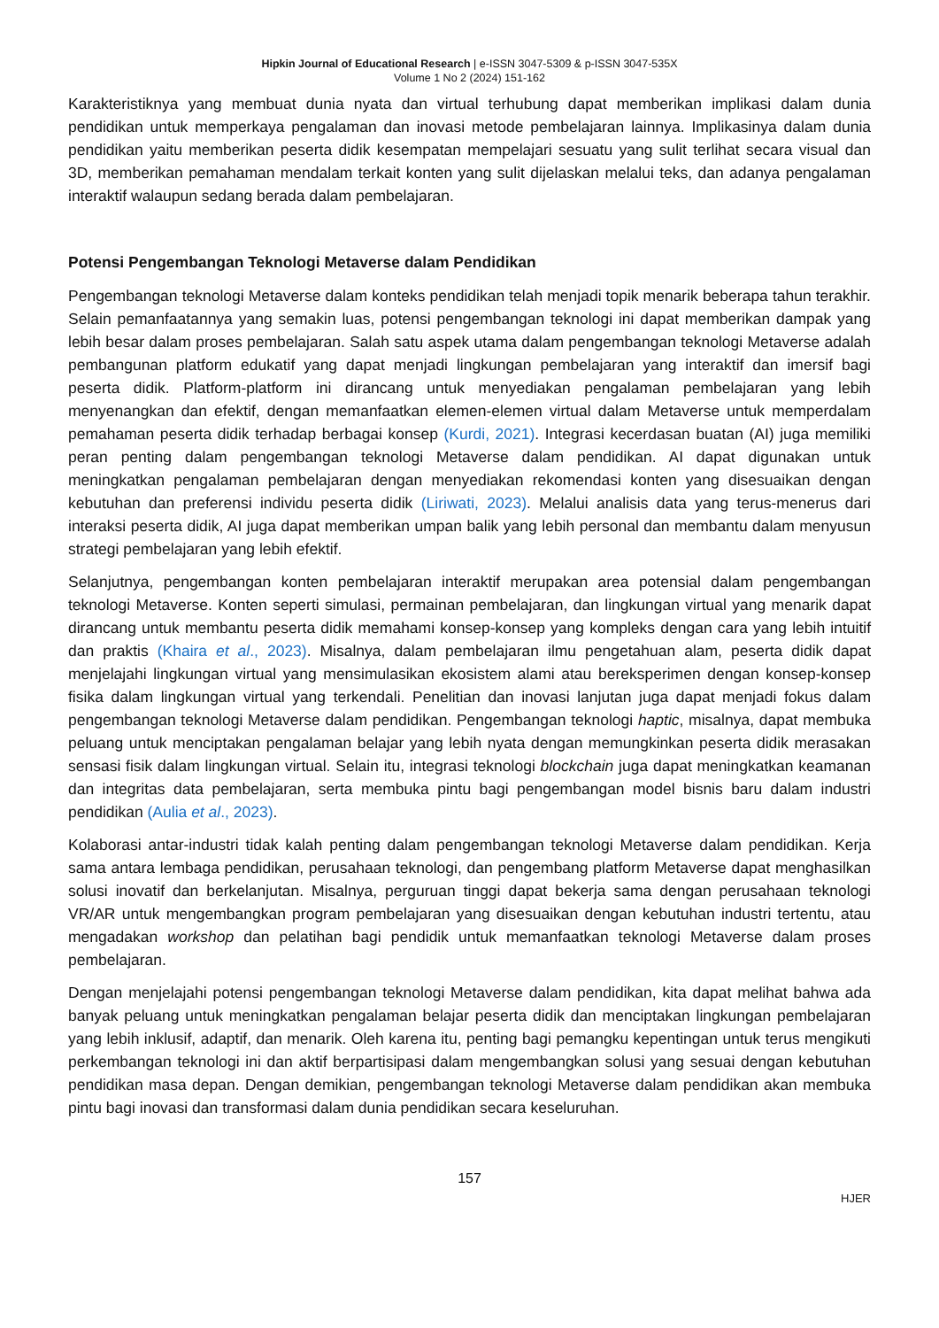Hipkin Journal of Educational Research | e-ISSN 3047-5309 & p-ISSN 3047-535X
Volume 1 No 2 (2024) 151-162
Karakteristiknya yang membuat dunia nyata dan virtual terhubung dapat memberikan implikasi dalam dunia pendidikan untuk memperkaya pengalaman dan inovasi metode pembelajaran lainnya. Implikasinya dalam dunia pendidikan yaitu memberikan peserta didik kesempatan mempelajari sesuatu yang sulit terlihat secara visual dan 3D, memberikan pemahaman mendalam terkait konten yang sulit dijelaskan melalui teks, dan adanya pengalaman interaktif walaupun sedang berada dalam pembelajaran.
Potensi Pengembangan Teknologi Metaverse dalam Pendidikan
Pengembangan teknologi Metaverse dalam konteks pendidikan telah menjadi topik menarik beberapa tahun terakhir. Selain pemanfaatannya yang semakin luas, potensi pengembangan teknologi ini dapat memberikan dampak yang lebih besar dalam proses pembelajaran. Salah satu aspek utama dalam pengembangan teknologi Metaverse adalah pembangunan platform edukatif yang dapat menjadi lingkungan pembelajaran yang interaktif dan imersif bagi peserta didik. Platform-platform ini dirancang untuk menyediakan pengalaman pembelajaran yang lebih menyenangkan dan efektif, dengan memanfaatkan elemen-elemen virtual dalam Metaverse untuk memperdalam pemahaman peserta didik terhadap berbagai konsep (Kurdi, 2021). Integrasi kecerdasan buatan (AI) juga memiliki peran penting dalam pengembangan teknologi Metaverse dalam pendidikan. AI dapat digunakan untuk meningkatkan pengalaman pembelajaran dengan menyediakan rekomendasi konten yang disesuaikan dengan kebutuhan dan preferensi individu peserta didik (Liriwati, 2023). Melalui analisis data yang terus-menerus dari interaksi peserta didik, AI juga dapat memberikan umpan balik yang lebih personal dan membantu dalam menyusun strategi pembelajaran yang lebih efektif.
Selanjutnya, pengembangan konten pembelajaran interaktif merupakan area potensial dalam pengembangan teknologi Metaverse. Konten seperti simulasi, permainan pembelajaran, dan lingkungan virtual yang menarik dapat dirancang untuk membantu peserta didik memahami konsep-konsep yang kompleks dengan cara yang lebih intuitif dan praktis (Khaira et al., 2023). Misalnya, dalam pembelajaran ilmu pengetahuan alam, peserta didik dapat menjelajahi lingkungan virtual yang mensimulasikan ekosistem alami atau bereksperimen dengan konsep-konsep fisika dalam lingkungan virtual yang terkendali. Penelitian dan inovasi lanjutan juga dapat menjadi fokus dalam pengembangan teknologi Metaverse dalam pendidikan. Pengembangan teknologi haptic, misalnya, dapat membuka peluang untuk menciptakan pengalaman belajar yang lebih nyata dengan memungkinkan peserta didik merasakan sensasi fisik dalam lingkungan virtual. Selain itu, integrasi teknologi blockchain juga dapat meningkatkan keamanan dan integritas data pembelajaran, serta membuka pintu bagi pengembangan model bisnis baru dalam industri pendidikan (Aulia et al., 2023).
Kolaborasi antar-industri tidak kalah penting dalam pengembangan teknologi Metaverse dalam pendidikan. Kerja sama antara lembaga pendidikan, perusahaan teknologi, dan pengembang platform Metaverse dapat menghasilkan solusi inovatif dan berkelanjutan. Misalnya, perguruan tinggi dapat bekerja sama dengan perusahaan teknologi VR/AR untuk mengembangkan program pembelajaran yang disesuaikan dengan kebutuhan industri tertentu, atau mengadakan workshop dan pelatihan bagi pendidik untuk memanfaatkan teknologi Metaverse dalam proses pembelajaran.
Dengan menjelajahi potensi pengembangan teknologi Metaverse dalam pendidikan, kita dapat melihat bahwa ada banyak peluang untuk meningkatkan pengalaman belajar peserta didik dan menciptakan lingkungan pembelajaran yang lebih inklusif, adaptif, dan menarik. Oleh karena itu, penting bagi pemangku kepentingan untuk terus mengikuti perkembangan teknologi ini dan aktif berpartisipasi dalam mengembangkan solusi yang sesuai dengan kebutuhan pendidikan masa depan. Dengan demikian, pengembangan teknologi Metaverse dalam pendidikan akan membuka pintu bagi inovasi dan transformasi dalam dunia pendidikan secara keseluruhan.
157
HJER